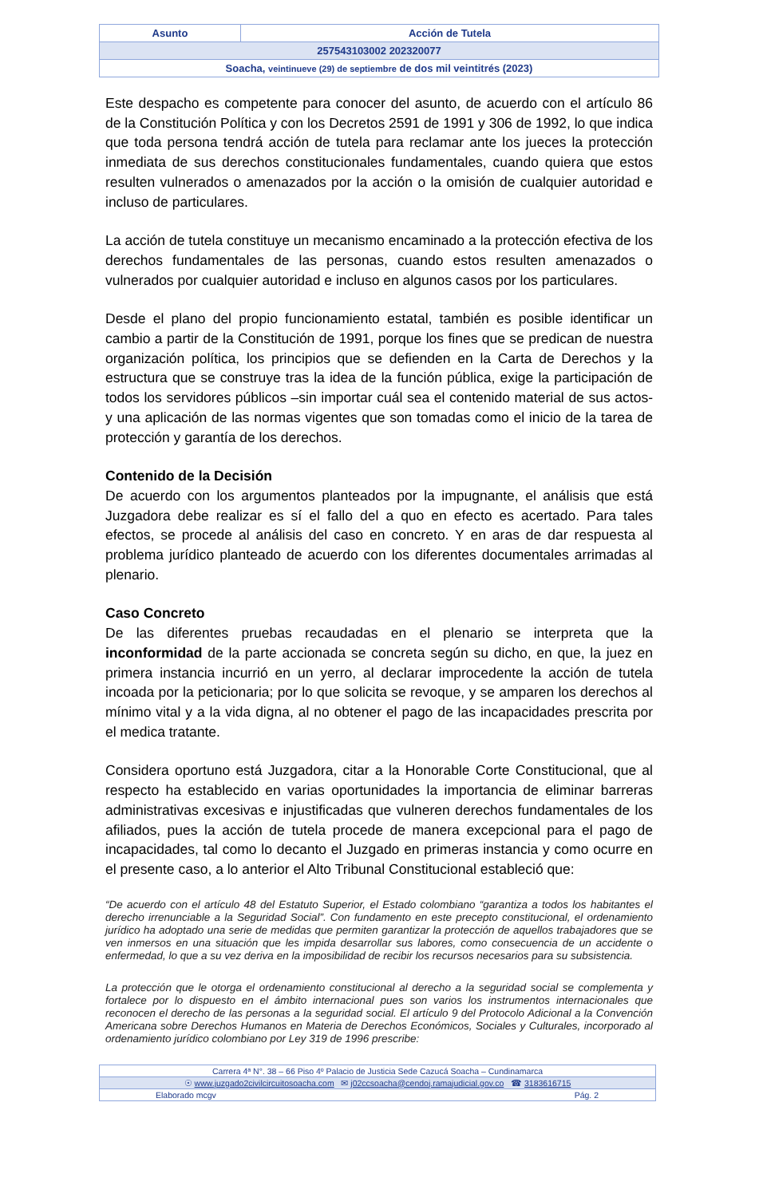| Asunto | Acción de Tutela |
| 257543103002 202320077 | |
| Soacha, veintinueve (29) de septiembre de dos mil veintitrés (2023) | |
Este despacho es competente para conocer del asunto, de acuerdo con el artículo 86 de la Constitución Política y con los Decretos 2591 de 1991 y 306 de 1992, lo que indica que toda persona tendrá acción de tutela para reclamar ante los jueces la protección inmediata de sus derechos constitucionales fundamentales, cuando quiera que estos resulten vulnerados o amenazados por la acción o la omisión de cualquier autoridad e incluso de particulares.
La acción de tutela constituye un mecanismo encaminado a la protección efectiva de los derechos fundamentales de las personas, cuando estos resulten amenazados o vulnerados por cualquier autoridad e incluso en algunos casos por los particulares.
Desde el plano del propio funcionamiento estatal, también es posible identificar un cambio a partir de la Constitución de 1991, porque los fines que se predican de nuestra organización política, los principios que se defienden en la Carta de Derechos y la estructura que se construye tras la idea de la función pública, exige la participación de todos los servidores públicos –sin importar cuál sea el contenido material de sus actos- y una aplicación de las normas vigentes que son tomadas como el inicio de la tarea de protección y garantía de los derechos.
Contenido de la Decisión
De acuerdo con los argumentos planteados por la impugnante, el análisis que está Juzgadora debe realizar es sí el fallo del a quo en efecto es acertado. Para tales efectos, se procede al análisis del caso en concreto. Y en aras de dar respuesta al problema jurídico planteado de acuerdo con los diferentes documentales arrimadas al plenario.
Caso Concreto
De las diferentes pruebas recaudadas en el plenario se interpreta que la inconformidad de la parte accionada se concreta según su dicho, en que, la juez en primera instancia incurrió en un yerro, al declarar improcedente la acción de tutela incoada por la peticionaria; por lo que solicita se revoque, y se amparen los derechos al mínimo vital y a la vida digna, al no obtener el pago de las incapacidades prescrita por el medica tratante.
Considera oportuno está Juzgadora, citar a la Honorable Corte Constitucional, que al respecto ha establecido en varias oportunidades la importancia de eliminar barreras administrativas excesivas e injustificadas que vulneren derechos fundamentales de los afiliados, pues la acción de tutela procede de manera excepcional para el pago de incapacidades, tal como lo decanto el Juzgado en primeras instancia y como ocurre en el presente caso, a lo anterior el Alto Tribunal Constitucional estableció que:
“De acuerdo con el artículo 48 del Estatuto Superior, el Estado colombiano “garantiza a todos los habitantes el derecho irrenunciable a la Seguridad Social”. Con fundamento en este precepto constitucional, el ordenamiento jurídico ha adoptado una serie de medidas que permiten garantizar la protección de aquellos trabajadores que se ven inmersos en una situación que les impida desarrollar sus labores, como consecuencia de un accidente o enfermedad, lo que a su vez deriva en la imposibilidad de recibir los recursos necesarios para su subsistencia.
La protección que le otorga el ordenamiento constitucional al derecho a la seguridad social se complementa y fortalece por lo dispuesto en el ámbito internacional pues son varios los instrumentos internacionales que reconocen el derecho de las personas a la seguridad social. El artículo 9 del Protocolo Adicional a la Convención Americana sobre Derechos Humanos en Materia de Derechos Económicos, Sociales y Culturales, incorporado al ordenamiento jurídico colombiano por Ley 319 de 1996 prescribe:
| Carrera 4ª N°. 38 – 66 Piso 4º Palacio de Justicia Sede Cazucá Soacha – Cundinamarca |
| ☉ www.juzgado2civilcircuitosoacha.com ✉ j02ccsoacha@cendoj.ramajudicial.gov.co ☎ 3183616715 |
| Elaborado mcgv Pág. 2 |